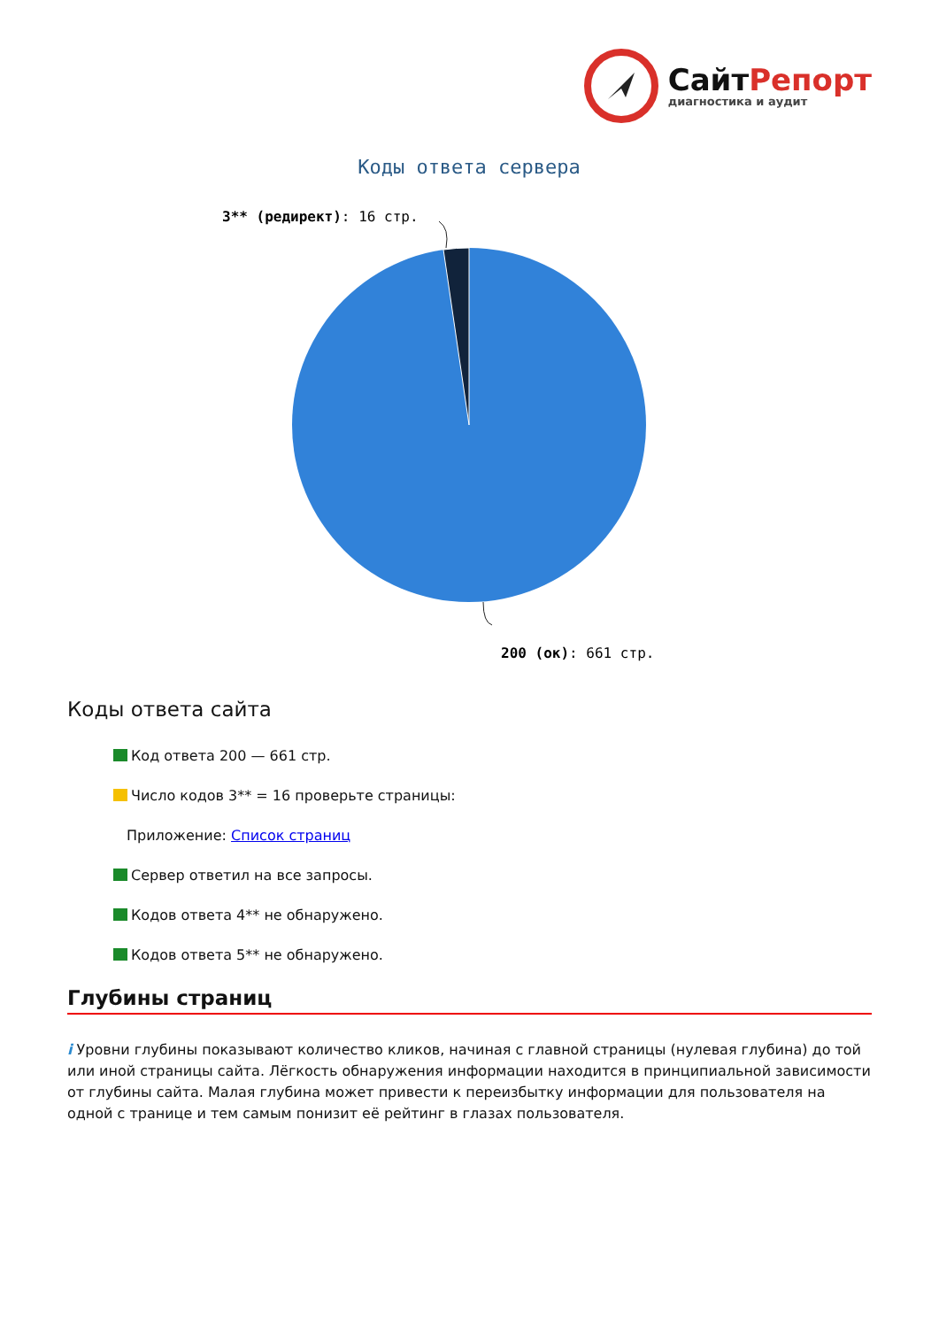СайтРепорт
диагностика и аудит
Коды ответа сервера
3** (редирект): 16 стр.
200 (ок): 661 стр.
Коды ответа сайта
Код ответа 200 — 661 стр.
Число кодов 3** = 16 проверьте страницы:
Приложение: Список страниц
Сервер ответил на все запросы.
Кодов ответа 4** не обнаружено.
Кодов ответа 5** не обнаружено.
Глубины страниц
i Уровни глубины показывают количество кликов, начиная с главной страницы (нулевая глубина) до той или иной страницы сайта. Лёгкость обнаружения информации находится в принципиальной зависимости от глубины сайта. Малая глубина может привести к переизбытку информации для пользователя на одной с транице и тем самым понизит её рейтинг в глазах пользователя.